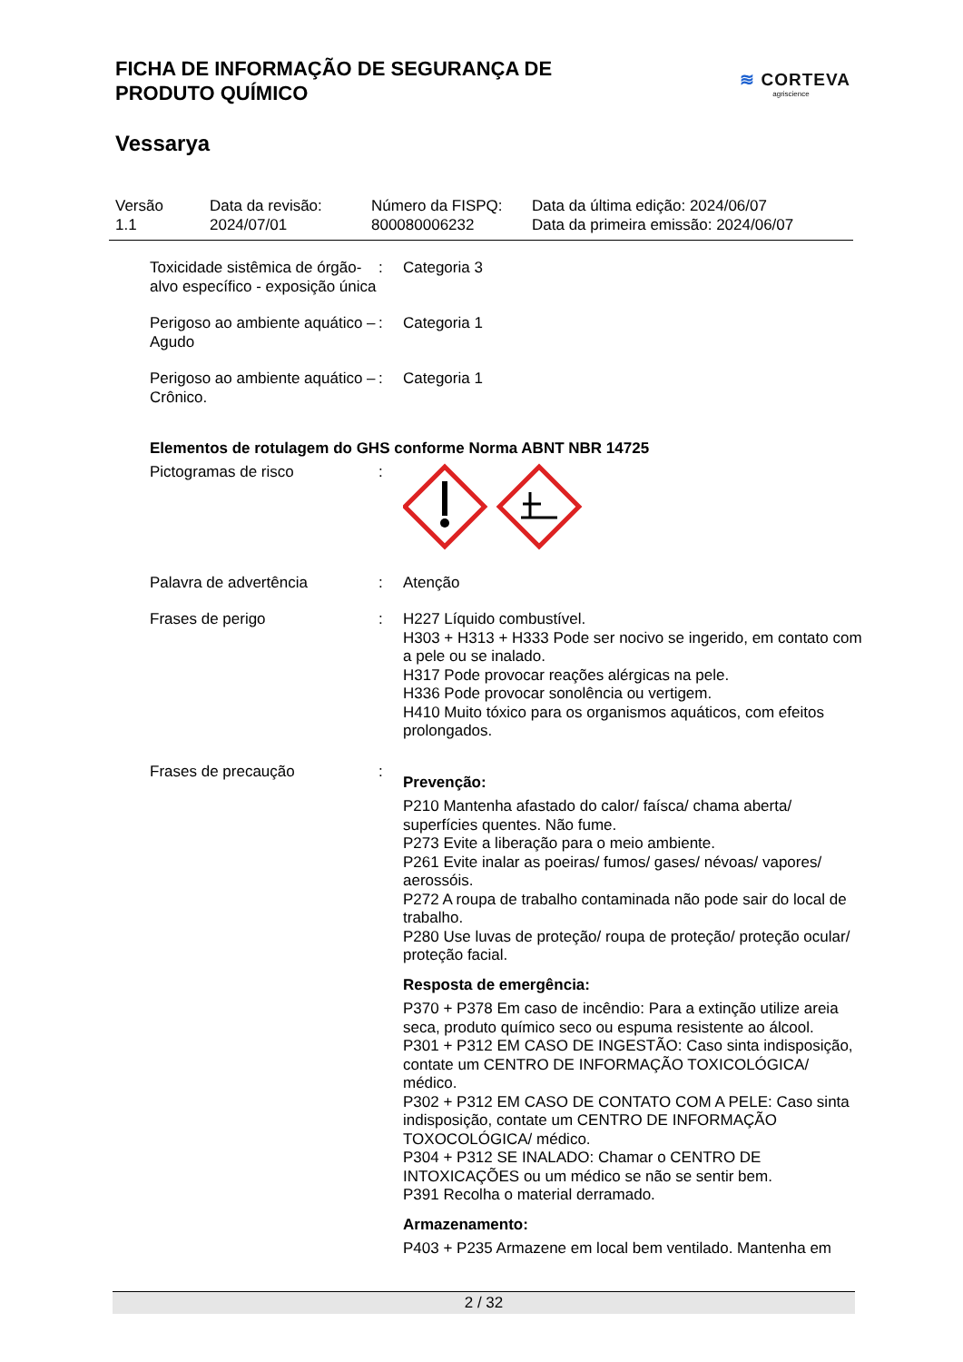FICHA DE INFORMAÇÃO DE SEGURANÇA DE
PRODUTO QUÍMICO
≋ CORTEVA
agriscience
Vessarya
Versão
1.1
Data da revisão:
2024/07/01
Número da FISPQ:
800080006232
Data da última edição: 2024/06/07
Data da primeira emissão: 2024/06/07
Toxicidade sistêmica de órgão-alvo específico - exposição única
: Categoria 3
Perigoso ao ambiente aquático – Agudo
: Categoria 1
Perigoso ao ambiente aquático – Crônico.
: Categoria 1
Elementos de rotulagem do GHS conforme Norma ABNT NBR 14725
Pictogramas de risco :
Palavra de advertência : Atenção
Frases de perigo : H227 Líquido combustível.
H303 + H313 + H333 Pode ser nocivo se ingerido, em contato com a pele ou se inalado.
H317 Pode provocar reações alérgicas na pele.
H336 Pode provocar sonolência ou vertigem.
H410 Muito tóxico para os organismos aquáticos, com efeitos prolongados.
Frases de precaução :
Prevenção:
P210 Mantenha afastado do calor/ faísca/ chama aberta/ superfícies quentes. Não fume.
P273 Evite a liberação para o meio ambiente.
P261 Evite inalar as poeiras/ fumos/ gases/ névoas/ vapores/ aerossóis.
P272 A roupa de trabalho contaminada não pode sair do local de trabalho.
P280 Use luvas de proteção/ roupa de proteção/ proteção ocular/ proteção facial.
Resposta de emergência:
P370 + P378 Em caso de incêndio: Para a extinção utilize areia seca, produto químico seco ou espuma resistente ao álcool.
P301 + P312 EM CASO DE INGESTÃO: Caso sinta indisposição, contate um CENTRO DE INFORMAÇÃO TOXICOLÓGICA/ médico.
P302 + P312 EM CASO DE CONTATO COM A PELE: Caso sinta indisposição, contate um CENTRO DE INFORMAÇÃO TOXOCOLÓGICA/ médico.
P304 + P312 SE INALADO: Chamar o CENTRO DE INTOXICAÇÕES ou um médico se não se sentir bem.
P391 Recolha o material derramado.
Armazenamento:
P403 + P235 Armazene em local bem ventilado. Mantenha em
2 / 32